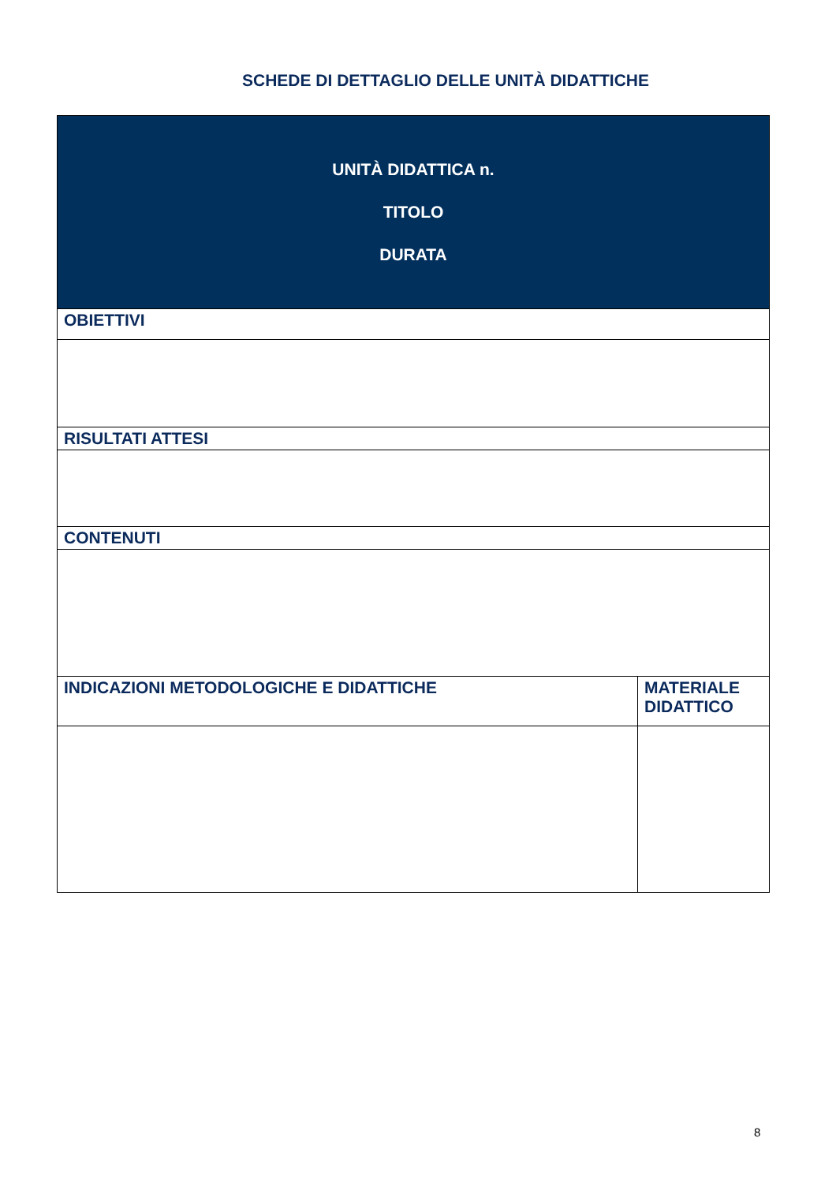SCHEDE DI DETTAGLIO DELLE UNITÀ DIDATTICHE
| UNITÀ DIDATTICA n. TITOLO DURATA | |
| OBIETTIVI | |
| RISULTATI ATTESI | |
| CONTENUTI | |
| INDICAZIONI METODOLOGICHE E DIDATTICHE | MATERIALE DIDATTICO |
8